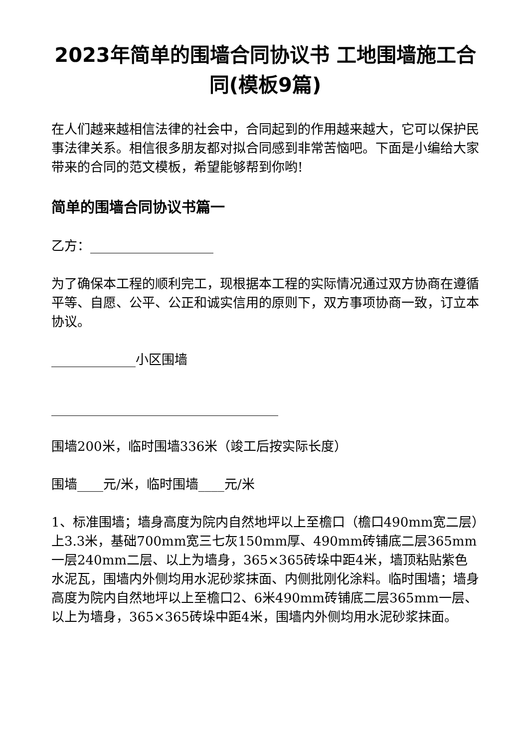2023年简单的围墙合同协议书 工地围墙施工合同(模板9篇)
在人们越来越相信法律的社会中，合同起到的作用越来越大，它可以保护民事法律关系。相信很多朋友都对拟合同感到非常苦恼吧。下面是小编给大家带来的合同的范文模板，希望能够帮到你哟!
简单的围墙合同协议书篇一
乙方：___________________
为了确保本工程的顺利完工，现根据本工程的实际情况通过双方协商在遵循平等、自愿、公平、公正和诚实信用的原则下，双方事项协商一致，订立本协议。
_____________小区围墙
___________________________________
围墙200米，临时围墙336米（竣工后按实际长度）
围墙____元/米，临时围墙____元/米
1、标准围墙；墙身高度为院内自然地坪以上至檐口（檐口490mm宽二层）上3.3米，基础700mm宽三七灰150mm厚、490mm砖铺底二层365mm一层240mm二层、以上为墙身，365×365砖垛中距4米，墙顶粘贴紫色水泥瓦，围墙内外侧均用水泥砂浆抹面、内侧批刚化涂料。临时围墙；墙身高度为院内自然地坪以上至檐口2、6米490mm砖铺底二层365mm一层、以上为墙身，365×365砖垛中距4米，围墙内外侧均用水泥砂浆抹面。